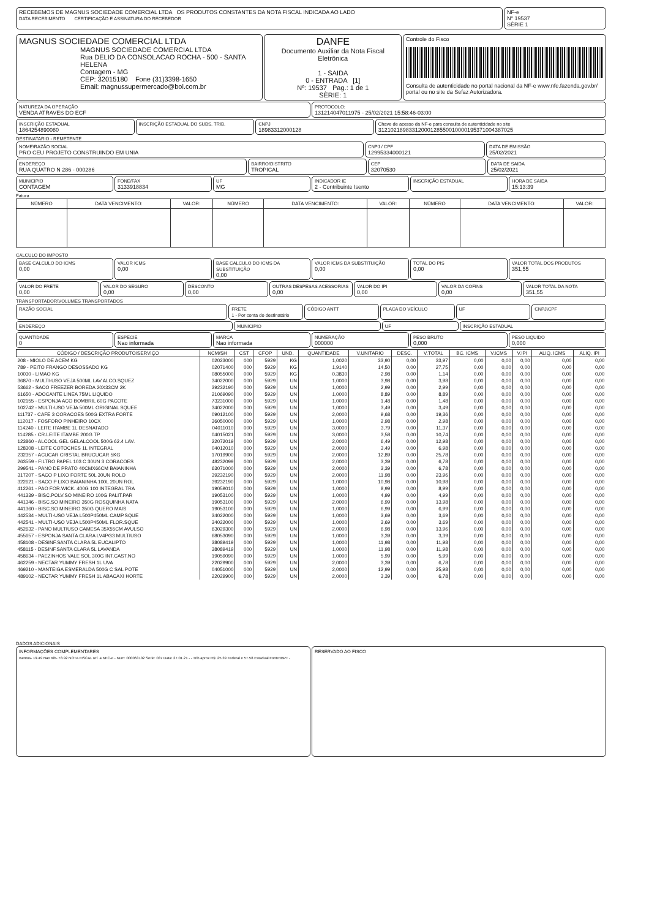RECEBEMOS DE MAGNUS SOCIEDADE COMERCIAL LTDA OS PRODUTOS CONSTANTES DA NOTA FISCAL INDICADA AO LADO
DATA RECEBIMENTO CERTIFICAÇÃO E ASSINATURA DO RECEBEDOR
NF-e
N° 19537
SÉRIE 1
MAGNUS SOCIEDADE COMERCIAL LTDA
MAGNUS SOCIEDADE COMERCIAL LTDA
Rua DELIO DA CONSOLACAO ROCHA - 500 - SANTA HELENA
Contagem - MG
CEP: 32015180 Fone (31)3398-1650
Email: magnussupermercado@bol.com.br
DANFE
Documento Auxiliar da Nota Fiscal Eletrônica
1 - SAIDA
0 - ENTRADA [1]
Nº: 19537 Pag.: 1 de 1
SÈRIE: 1
Controle do Fisco
Consulta de autenticidade no portal nacional da NF-e www.nfe.fazenda.gov.br/ portal ou no site da Sefaz Autorizadora.
NATUREZA DA OPERAÇÃO
VENDA ATRAVES DO ECF
PROTOCOLO:
131214047011975 - 25/02/2021 15:58:46-03:00
INSCRIÇÃO ESTADUAL
1864254890080
INSCRIÇÃO ESTADUAL DO SUBS. TRIB.
CNPJ
18983312000128
Chave de acesso da NF-e para consulta de autenticidade no site
31210218983312000128550010000195371004387025
DESTINATARIO - REMETENTE
NOME\RAZÃO SOCIAL
PRO CEU PROJETO CONSTRUINDO EM UNIA
CNPJ / CPF
12995334000121
DATA DE EMISSÃO
25/02/2021
ENDEREÇO
RUA QUATRO N 286 - 000286
BAIRRO/DISTRITO
TROPICAL
CEP
32070530
DATA DE SAIDA
25/02/2021
MUNICIPIO
CONTAGEM
FONE/FAX
3133918834
UF
MG
INDICADOR IE
2 - Contribuinte Isento
INSCRIÇÃO ESTADUAL HORA DE SAIDA
15:13:39
Fatura
| NÚMERO | DATA VENCIMENTO: | VALOR: | NÚMERO | DATA VENCIMENTO: | VALOR: | NÚMERO | DATA VENCIMENTO: | VALOR: |
| --- | --- | --- | --- | --- | --- | --- | --- | --- |
CALCULO DO IMPOSTO
BASE CALCULO DO ICMS
0,00
VALOR ICMS
0,00
BASE CALCULO DO ICMS DA SUBSTITUIÇÃO
0,00
VALOR ICMS DA SUBSTITUIÇÃO
0,00
TOTAL DO PIS
0,00
VALOR TOTAL DOS PRODUTOS
351,55
VALOR DO FRETE
0,00
VALOR DO SEGURO
0,00
DESCONTO
0,00
OUTRAS DESPESAS ACESSORIAS
0,00
VALOR DO IPI
0,00
VALOR DA COFINS
0,00
VALOR TOTAL DA NOTA
351,55
TRANSPORTADOR\VOLUMES TRANSPORTADOS
RAZÃO SOCIAL FRETE
1 - Por conta do destinatário
CÓDIGO ANTT PLACA DO VEÍCULO UF CNPJ\CPF
ENDEREÇO MUNICIPIO UF INSCRIÇÃO ESTADUAL
QUANTIDADE
0
ESPECIE
Nao informada
MARCA
Nao informada
NUMERAÇÃO
000000
PESO BRUTO
0,000
PESO LIQUIDO
0,000
| CÓDIGO / DESCRIÇÃO PRODUTO/SERVIÇO | NCM/SH | CST | CFOP | UND. | QUANTIDADE | V.UNITARIO | DESC. | V.TOTAL | BC. ICMS | V.ICMS | V.IPI | ALIQ. ICMS | ALIQ. IPI |
| --- | --- | --- | --- | --- | --- | --- | --- | --- | --- | --- | --- | --- | --- |
| 208 - MIOLO DE ACEM KG | 02023000 | 000 | 5929 | KG | 1,0020 | 33,90 | 0,00 | 33,97 | 0,00 | 0,00 | 0,00 | 0,00 | 0,00 |
| 789 - PEITO FRANGO DESOSSADO KG | 02071400 | 000 | 5929 | KG | 1,9140 | 14,50 | 0,00 | 27,75 | 0,00 | 0,00 | 0,00 | 0,00 | 0,00 |
| 10030 - LIMAO KG | 08055000 | 000 | 5929 | KG | 0,3830 | 2,98 | 0,00 | 1,14 | 0,00 | 0,00 | 0,00 | 0,00 | 0,00 |
| 36870 - MULTI-USO VEJA 500ML LAV.ALCO.SQUEZ | 34022000 | 000 | 5929 | UN | 1,0000 | 3,98 | 0,00 | 3,98 | 0,00 | 0,00 | 0,00 | 0,00 | 0,00 |
| 53662 - SACO FREEZER BOREDA 20X33CM 2K | 39232190 | 000 | 5929 | UN | 1,0000 | 2,99 | 0,00 | 2,99 | 0,00 | 0,00 | 0,00 | 0,00 | 0,00 |
| 61650 - ADOCANTE LINEA 75ML LIQUIDO | 21069090 | 000 | 5929 | UN | 1,0000 | 8,89 | 0,00 | 8,89 | 0,00 | 0,00 | 0,00 | 0,00 | 0,00 |
| 102155 - ESPONJA ACO BOMBRIL 60G PACOTE | 73231000 | 000 | 5929 | UN | 1,0000 | 1,48 | 0,00 | 1,48 | 0,00 | 0,00 | 0,00 | 0,00 | 0,00 |
| 102742 - MULTI-USO VEJA 500ML ORIGINAL SQUEE | 34022000 | 000 | 5929 | UN | 1,0000 | 3,49 | 0,00 | 3,49 | 0,00 | 0,00 | 0,00 | 0,00 | 0,00 |
| 111737 - CAFE 3 CORACOES 500G EXTRA FORTE | 09012100 | 000 | 5929 | UN | 2,0000 | 9,68 | 0,00 | 19,36 | 0,00 | 0,00 | 0,00 | 0,00 | 0,00 |
| 112017 - FOSFORO PINHEIRO 10CX | 36050000 | 000 | 5929 | UN | 1,0000 | 2,98 | 0,00 | 2,98 | 0,00 | 0,00 | 0,00 | 0,00 | 0,00 |
| 114240 - LEITE ITAMBE 1L DESNATADO | 04011010 | 000 | 5929 | UN | 3,0000 | 3,79 | 0,00 | 11,37 | 0,00 | 0,00 | 0,00 | 0,00 | 0,00 |
| 114285 - CR.LEITE ITAMBE 200G TP | 04015021 | 000 | 5929 | UN | 3,0000 | 3,58 | 0,00 | 10,74 | 0,00 | 0,00 | 0,00 | 0,00 | 0,00 |
| 123860 - ALCOOL GEL GELALCOOL 500G 62.4 LAV. | 22072019 | 000 | 5929 | UN | 2,0000 | 6,49 | 0,00 | 12,98 | 0,00 | 0,00 | 0,00 | 0,00 | 0,00 |
| 128308 - LEITE COTOCHES 1L INTEGRAL | 04012010 | 000 | 5929 | UN | 2,0000 | 3,49 | 0,00 | 6,98 | 0,00 | 0,00 | 0,00 | 0,00 | 0,00 |
| 232357 - ACUCAR CRISTAL BRUCUCAR 5KG | 17019900 | 000 | 5929 | UN | 2,0000 | 12,89 | 0,00 | 25,78 | 0,00 | 0,00 | 0,00 | 0,00 | 0,00 |
| 263559 - FILTRO PAPEL 103 C 30UN 3 CORACOES | 48232099 | 000 | 5929 | UN | 2,0000 | 3,39 | 0,00 | 6,78 | 0,00 | 0,00 | 0,00 | 0,00 | 0,00 |
| 299541 - PANO DE PRATO 40CMX66CM BAIANINHA | 63071000 | 000 | 5929 | UN | 2,0000 | 3,39 | 0,00 | 6,78 | 0,00 | 0,00 | 0,00 | 0,00 | 0,00 |
| 317207 - SACO P LIXO FORTE 50L 30UN ROLO | 39232190 | 000 | 5929 | UN | 2,0000 | 11,98 | 0,00 | 23,96 | 0,00 | 0,00 | 0,00 | 0,00 | 0,00 |
| 322621 - SACO P LIXO BAIANINHA 100L 20UN ROL | 39232190 | 000 | 5929 | UN | 1,0000 | 10,98 | 0,00 | 10,98 | 0,00 | 0,00 | 0,00 | 0,00 | 0,00 |
| 412261 - PAO FOR.WICK. 400G 100 INTEGRAL TRA | 19059010 | 000 | 5929 | UN | 1,0000 | 8,99 | 0,00 | 8,99 | 0,00 | 0,00 | 0,00 | 0,00 | 0,00 |
| 441339 - BISC.POLV.SO MINEIRO 100G PALIT.PAR | 19053100 | 000 | 5929 | UN | 1,0000 | 4,99 | 0,00 | 4,99 | 0,00 | 0,00 | 0,00 | 0,00 | 0,00 |
| 441346 - BISC.SO MINEIRO 350G ROSQUINHA NATA | 19053100 | 000 | 5929 | UN | 2,0000 | 6,99 | 0,00 | 13,98 | 0,00 | 0,00 | 0,00 | 0,00 | 0,00 |
| 441360 - BISC.SO MINEIRO 350G QUERO MAIS | 19053100 | 000 | 5929 | UN | 1,0000 | 6,99 | 0,00 | 6,99 | 0,00 | 0,00 | 0,00 | 0,00 | 0,00 |
| 442534 - MULTI-USO VEJA L500P450ML CAMP.SQUE | 34022000 | 000 | 5929 | UN | 1,0000 | 3,69 | 0,00 | 3,69 | 0,00 | 0,00 | 0,00 | 0,00 | 0,00 |
| 442541 - MULTI-USO VEJA L500P450ML FLOR.SQUE | 34022000 | 000 | 5929 | UN | 1,0000 | 3,69 | 0,00 | 3,69 | 0,00 | 0,00 | 0,00 | 0,00 | 0,00 |
| 452632 - PANO MULTIUSO CAMESA 35X55CM AVULSO | 63029300 | 000 | 5929 | UN | 2,0000 | 6,98 | 0,00 | 13,96 | 0,00 | 0,00 | 0,00 | 0,00 | 0,00 |
| 455657 - ESPONJA SANTA CLARA LV4PG3 MULTIUSO | 68053090 | 000 | 5929 | UN | 1,0000 | 3,39 | 0,00 | 3,39 | 0,00 | 0,00 | 0,00 | 0,00 | 0,00 |
| 458108 - DESINF.SANTA CLARA 5L EUCALIPTO | 38089419 | 000 | 5929 | UN | 1,0000 | 11,98 | 0,00 | 11,98 | 0,00 | 0,00 | 0,00 | 0,00 | 0,00 |
| 458115 - DESINF.SANTA CLARA 5L LAVANDA | 38089419 | 000 | 5929 | UN | 1,0000 | 11,98 | 0,00 | 11,98 | 0,00 | 0,00 | 0,00 | 0,00 | 0,00 |
| 458634 - PAEZINHOS VALE SOL 300G INT.CAST.NO | 19059090 | 000 | 5929 | UN | 1,0000 | 5,99 | 0,00 | 5,99 | 0,00 | 0,00 | 0,00 | 0,00 | 0,00 |
| 462259 - NECTAR YUMMY FRESH 1L UVA | 22029900 | 000 | 5929 | UN | 2,0000 | 3,39 | 0,00 | 6,78 | 0,00 | 0,00 | 0,00 | 0,00 | 0,00 |
| 469210 - MANTEIGA ESMERALDA 500G C SAL POTE | 04051000 | 000 | 5929 | UN | 2,0000 | 12,99 | 0,00 | 25,98 | 0,00 | 0,00 | 0,00 | 0,00 | 0,00 |
| 489102 - NECTAR YUMMY FRESH 1L ABACAXI HORTE | 22029900 | 000 | 5929 | UN | 2,0000 | 3,39 | 0,00 | 6,78 | 0,00 | 0,00 | 0,00 | 0,00 | 0,00 |
DADOS ADICIONAIS
INFORMAÇÕES COMPLEMENTARES
Isentos- 19.49 Nao trib- 78.92 NOTA FISCAL ref. a NFC-e - Num: 000063102 Serie: 037 Data: 27.01.21 - - Trib aprox R$: 25.39 Federal e 57.58 Estadual Fonte:IBPT -
RESERVADO AO FISCO